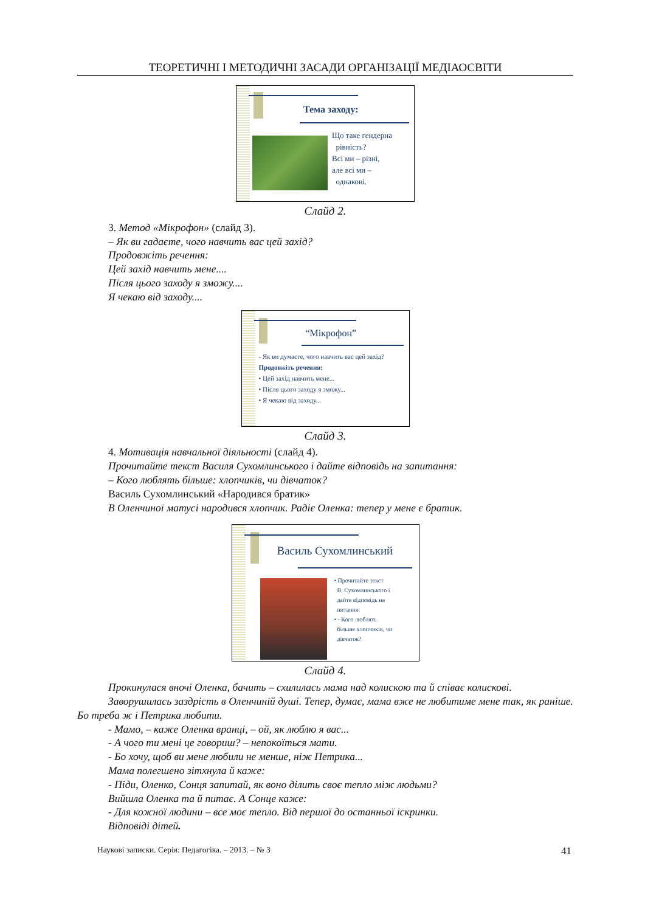ТЕОРЕТИЧНІ І МЕТОДИЧНІ ЗАСАДИ ОРГАНІЗАЦІЇ МЕДІАОСВІТИ
Тема заходу:
Що таке гендерна
рівність?
Всі ми – різні,
але всі ми –
однакові.
Слайд 2.
3. Метод «Мікрофон» (слайд 3).
– Як ви гадаєте, чого навчить вас цей захід?
Продовжіть речення:
Цей захід навчить мене....
Після цього заходу я зможу....
Я чекаю від заходу....
“Мікрофон”
- Як ви думаєте, чого навчить вас цей захід?
Продовжіть речення:
• Цей захід навчить мене...
• Після цього заходу я зможу...
• Я чекаю від заходу...
Слайд 3.
4. Мотивація навчальної діяльності (слайд 4).
Прочитайте текст Василя Сухомлинського і дайте відповідь на запитання:
– Кого люблять більше: хлопчиків, чи дівчаток?
Василь Сухомлинський «Народився братик»
В Оленчиної матусі народився хлопчик. Радіє Оленка: тепер у мене є братик.
Василь Сухомлинський
• Прочитайте текст
В. Сухомлинського і
дайте відповідь на
питання:
• - Кого люблять
більше хлопчиків, чи
дівчаток?
Слайд 4.
Прокинулася вночі Оленка, бачить – схилилась мама над колискою та й співає колискові.
Заворушилась заздрість в Оленчиній душі. Тепер, думає, мама вже не любитиме мене так, як раніше. Бо треба ж і Петрика любити.
- Мамо, – каже Оленка вранці, – ой, як люблю я вас...
- А чого ти мені це говориш? – непокоїться мати.
- Бо хочу, щоб ви мене любили не менше, ніж Петрика...
Мама полегшено зітхнула й каже:
- Піди, Оленко, Сонця запитай, як воно ділить своє тепло між людьми?
Вийшла Оленка та й питає. А Сонце каже:
- Для кожної людини – все моє тепло. Від першої до останньої іскринки.
Відповіді дітей.
Наукові записки. Серія: Педагогіка. – 2013. – № 3 41